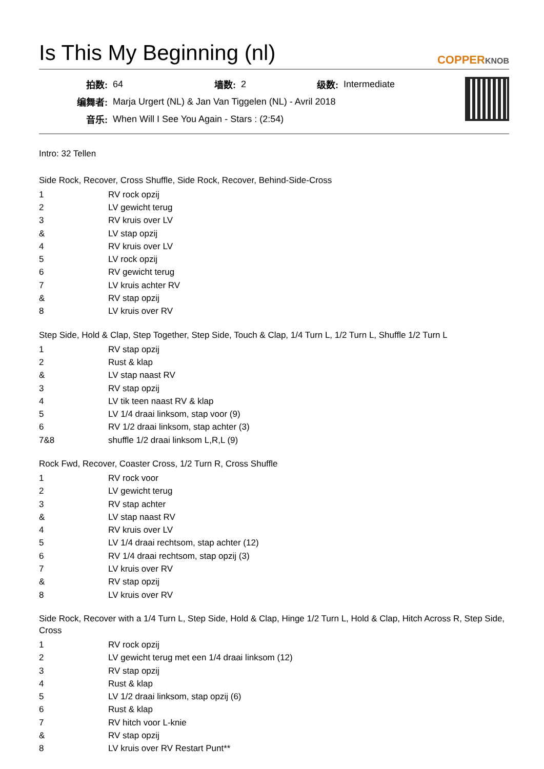Is This My Beginning (nl)
COPPERKNOB
| 拍数: | 64 | 墙数: | 2 | 级数: | Intermediate |
| 编舞者: | Marja Urgert (NL) & Jan Van Tiggelen (NL) - Avril 2018 | | | | |
| 音乐: | When Will I See You Again - Stars : (2:54) | | | | |
Intro: 32 Tellen
Side Rock, Recover, Cross Shuffle, Side Rock, Recover, Behind-Side-Cross
| 1 | RV rock opzij |
| 2 | LV gewicht terug |
| 3 | RV kruis over LV |
| & | LV stap opzij |
| 4 | RV kruis over LV |
| 5 | LV rock opzij |
| 6 | RV gewicht terug |
| 7 | LV kruis achter RV |
| & | RV stap opzij |
| 8 | LV kruis over RV |
Step Side, Hold & Clap, Step Together, Step Side, Touch & Clap, 1/4 Turn L, 1/2 Turn L, Shuffle 1/2 Turn L
| 1 | RV stap opzij |
| 2 | Rust & klap |
| & | LV stap naast RV |
| 3 | RV stap opzij |
| 4 | LV tik teen naast RV & klap |
| 5 | LV 1/4 draai linksom, stap voor (9) |
| 6 | RV 1/2 draai linksom, stap achter (3) |
| 7&8 | shuffle 1/2 draai linksom L,R,L (9) |
Rock Fwd, Recover, Coaster Cross, 1/2 Turn R, Cross Shuffle
| 1 | RV rock voor |
| 2 | LV gewicht terug |
| 3 | RV stap achter |
| & | LV stap naast RV |
| 4 | RV kruis over LV |
| 5 | LV 1/4 draai rechtsom, stap achter (12) |
| 6 | RV 1/4 draai rechtsom, stap opzij (3) |
| 7 | LV kruis over RV |
| & | RV stap opzij |
| 8 | LV kruis over RV |
Side Rock, Recover with a 1/4 Turn L, Step Side, Hold & Clap, Hinge 1/2 Turn L, Hold & Clap, Hitch Across R, Step Side, Cross
| 1 | RV rock opzij |
| 2 | LV gewicht terug met een 1/4 draai linksom (12) |
| 3 | RV stap opzij |
| 4 | Rust & klap |
| 5 | LV 1/2 draai linksom, stap opzij (6) |
| 6 | Rust & klap |
| 7 | RV hitch voor L-knie |
| & | RV stap opzij |
| 8 | LV kruis over RV Restart Punt** |